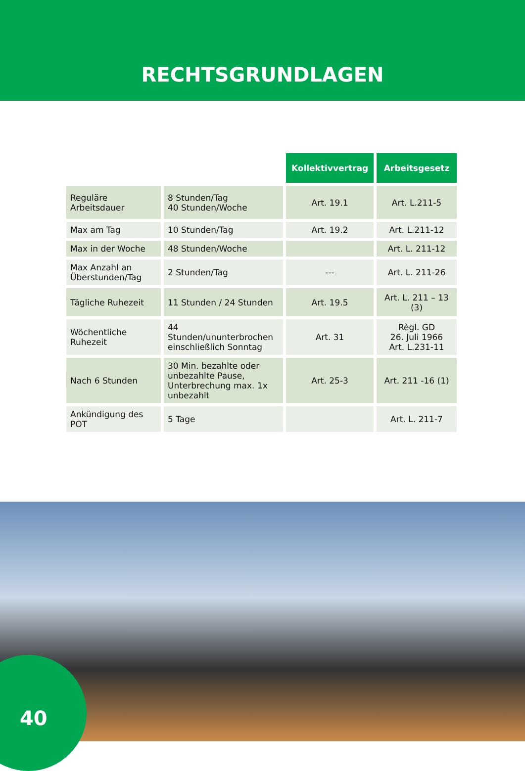RECHTSGRUNDLAGEN
| | | Kollektivvertrag | Arbeitsgesetz |
| Reguläre Arbeitsdauer | 8 Stunden/Tag 40 Stunden/Woche | Art. 19.1 | Art. L.211-5 |
| Max am Tag | 10 Stunden/Tag | Art. 19.2 | Art. L.211-12 |
| Max in der Woche | 48 Stunden/Woche | | Art. L. 211-12 |
| Max Anzahl an Überstunden/Tag | 2 Stunden/Tag | --- | Art. L. 211-26 |
| Tägliche Ruhezeit | 11 Stunden / 24 Stunden | Art. 19.5 | Art. L. 211 – 13 (3) |
| Wöchentliche Ruhezeit | 44 Stunden/ununterbrochen einschließlich Sonntag | Art. 31 | Règl. GD 26. Juli 1966 Art. L.231-11 |
| Nach 6 Stunden | 30 Min. bezahlte oder unbezahlte Pause, Unterbrechung max. 1x unbezahlt | Art. 25-3 | Art. 211 -16 (1) |
| Ankündigung des POT | 5 Tage | | Art. L. 211-7 |
40